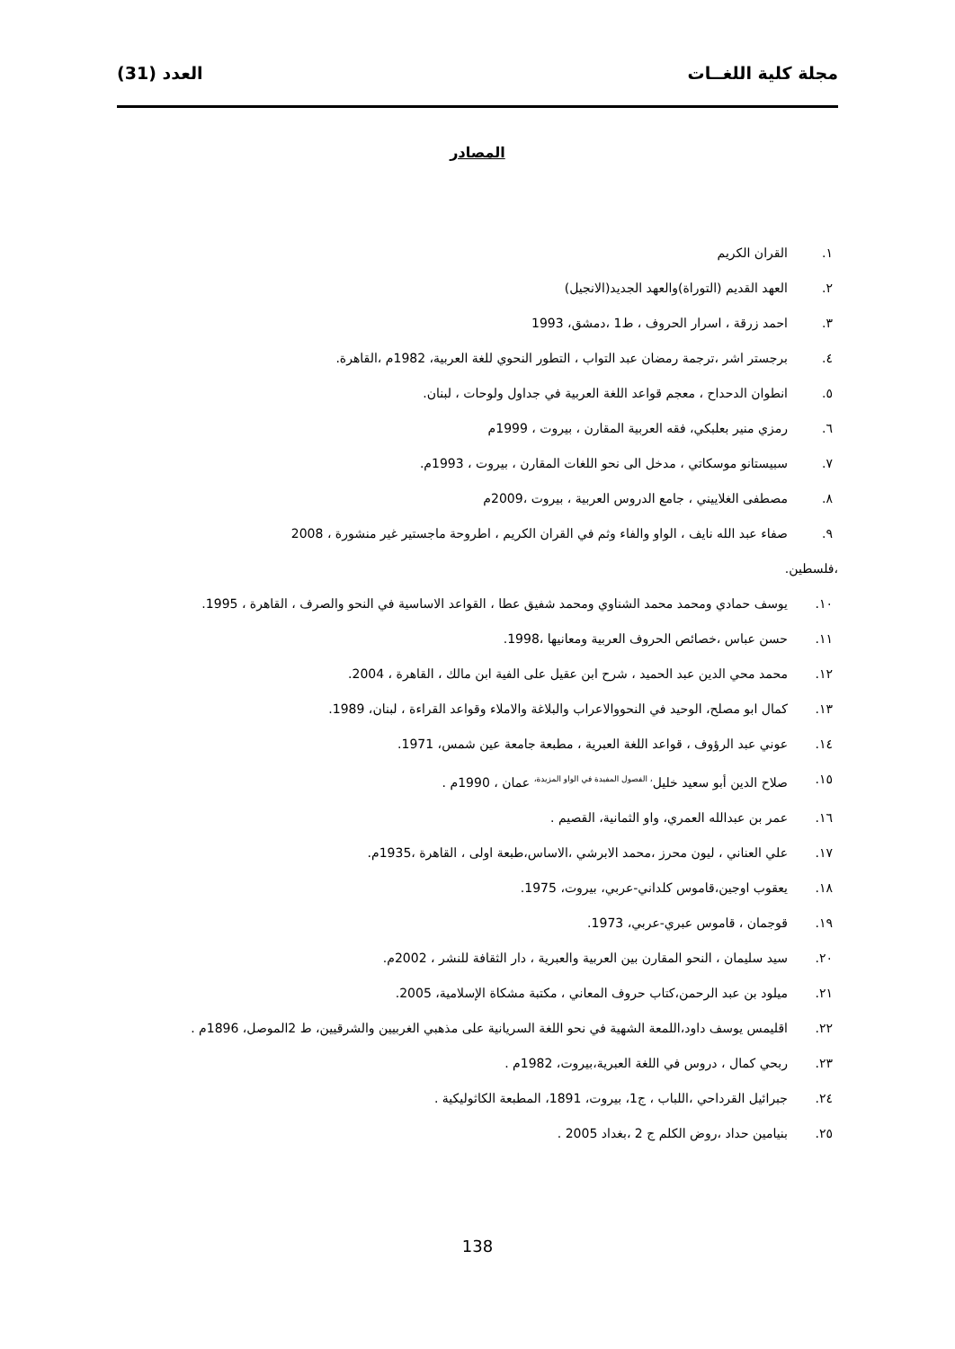مجلة كلية اللغــات العدد (31)
المصادر
١. القران الكريم
٢. العهد القديم (التوراة)والعهد الجديد(الانجيل)
٣. احمد زرقة ، اسرار الحروف ، ط1 ،دمشق، 1993
٤. برجستر اشر ،ترجمة رمضان عبد التواب ، التطور النحوي للغة العربية، 1982م ،القاهرة.
٥. انطوان الدحداح ، معجم قواعد اللغة العربية في جداول ولوحات ، لبنان.
٦. رمزي منير بعلبكي، فقه العربية المقارن ، بيروت ، 1999م
٧. سبيستانو موسكاتي ، مدخل الى نحو اللغات المقارن ، بيروت ، 1993م.
٨. مصطفى الغلاييني ، جامع الدروس العربية ، بيروت ،2009م
٩. صفاء عبد الله نايف ، الواو والفاء وثم في القران الكريم ، اطروحة ماجستير غير منشورة ، 2008
،فلسطين.
١٠. يوسف حمادي ومحمد محمد الشناوي ومحمد شفيق عطا ، القواعد الاساسية في النحو والصرف ، القاهرة ، 1995.
١١. حسن عباس ،خصائص الحروف العربية ومعانيها ،1998.
١٢. محمد محي الدين عبد الحميد ، شرح ابن عقيل على الفية ابن مالك ، القاهرة ، 2004.
١٣. كمال ابو مصلح، الوحيد في النحووالاعراب والبلاغة والاملاء وقواعد القراءة ، لبنان، 1989.
١٤. عوني عبد الرؤوف ، قواعد اللغة العبرية ، مطبعة جامعة عين شمس، 1971.
١٥. صلاح الدين أبو سعيد خليل<sup>، الفصول المفيدة في الواو المزيدة،</sup> عمان ، 1990م .
١٦. عمر بن عبدالله العمري، واو الثمانية، القصيم .
١٧. علي العناني ، ليون محرز ،محمد الابرشي ،الاساس،طبعة اولى ، القاهرة ،1935م.
١٨. يعقوب اوجين،قاموس كلداني-عربي، بيروت، 1975.
١٩. قوجمان ، قاموس عبري-عربي، 1973.
٢٠. سيد سليمان ، النحو المقارن بين العربية والعبرية ، دار الثقافة للنشر ، 2002م.
٢١. ميلود بن عبد الرحمن،كتاب حروف المعاني ، مكتبة مشكاة الإسلامية، 2005.
٢٢. اقليمس يوسف داود،اللمعة الشهية في نحو اللغة السريانية على مذهبي الغربيين والشرقيين، ط 2الموصل، 1896م .
٢٣. ربحي كمال ، دروس في اللغة العبرية،بيروت، 1982م .
٢٤. جبرائيل القرداحي ،اللباب ، ج1، بيروت، 1891، المطبعة الكاثوليكية .
٢٥. بنيامين حداد ،روض الكلم ج 2 ،بغداد 2005 .
138